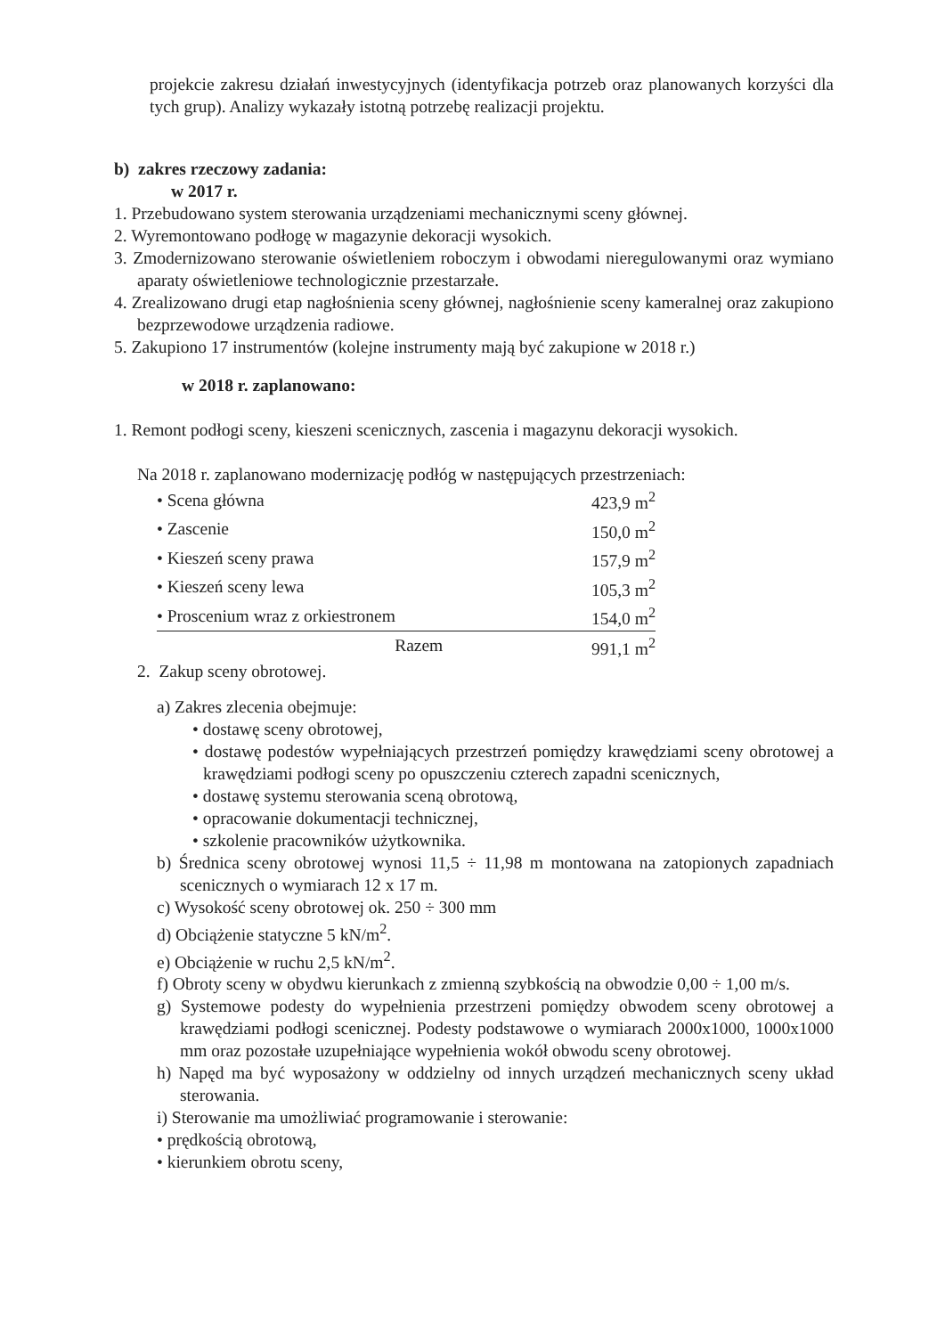projekcie zakresu działań inwestycyjnych (identyfikacja potrzeb oraz planowanych korzyści dla tych grup). Analizy wykazały istotną potrzebę realizacji projektu.
b) zakres rzeczowy zadania:
w 2017 r.
1. Przebudowano system sterowania urządzeniami mechanicznymi sceny głównej.
2. Wyremontowano podłogę w magazynie dekoracji wysokich.
3. Zmodernizowano sterowanie oświetleniem roboczym i obwodami nieregulowanymi oraz wymiano aparaty oświetleniowe technologicznie przestarzałe.
4. Zrealizowano drugi etap nagłośnienia sceny głównej, nagłośnienie sceny kameralnej oraz zakupiono bezprzewodowe urządzenia radiowe.
5. Zakupiono 17 instrumentów (kolejne instrumenty mają być zakupione w 2018 r.)
w 2018 r. zaplanowano:
1. Remont podłogi sceny, kieszeni scenicznych, zascenia i magazynu dekoracji wysokich.
Na 2018 r. zaplanowano modernizację podłóg w następujących przestrzeniach:
| • Scena główna | 423,9 m<sup>2</sup> |
| • Zascenie | 150,0 m<sup>2</sup> |
| • Kieszeń sceny prawa | 157,9 m<sup>2</sup> |
| • Kieszeń sceny lewa | 105,3 m<sup>2</sup> |
| • Proscenium wraz z orkiestronem | 154,0 m<sup>2</sup> |
| Razem | 991,1 m<sup>2</sup> |
2. Zakup sceny obrotowej.
a) Zakres zlecenia obejmuje:
• dostawę sceny obrotowej,
• dostawę podestów wypełniających przestrzeń pomiędzy krawędziami sceny obrotowej a krawędziami podłogi sceny po opuszczeniu czterech zapadni scenicznych,
• dostawę systemu sterowania sceną obrotową,
• opracowanie dokumentacji technicznej,
• szkolenie pracowników użytkownika.
b) Średnica sceny obrotowej wynosi 11,5 ÷ 11,98 m montowana na zatopionych zapadniach scenicznych o wymiarach 12 x 17 m.
c) Wysokość sceny obrotowej ok. 250 ÷ 300 mm
d) Obciążenie statyczne 5 kN/m<sup>2</sup>.
e) Obciążenie w ruchu 2,5 kN/m<sup>2</sup>.
f) Obroty sceny w obydwu kierunkach z zmienną szybkością na obwodzie 0,00 ÷ 1,00 m/s.
g) Systemowe podesty do wypełnienia przestrzeni pomiędzy obwodem sceny obrotowej a krawędziami podłogi scenicznej. Podesty podstawowe o wymiarach 2000x1000, 1000x1000 mm oraz pozostałe uzupełniające wypełnienia wokół obwodu sceny obrotowej.
h) Napęd ma być wyposażony w oddzielny od innych urządzeń mechanicznych sceny układ sterowania.
i) Sterowanie ma umożliwiać programowanie i sterowanie:
• prędkością obrotową,
• kierunkiem obrotu sceny,